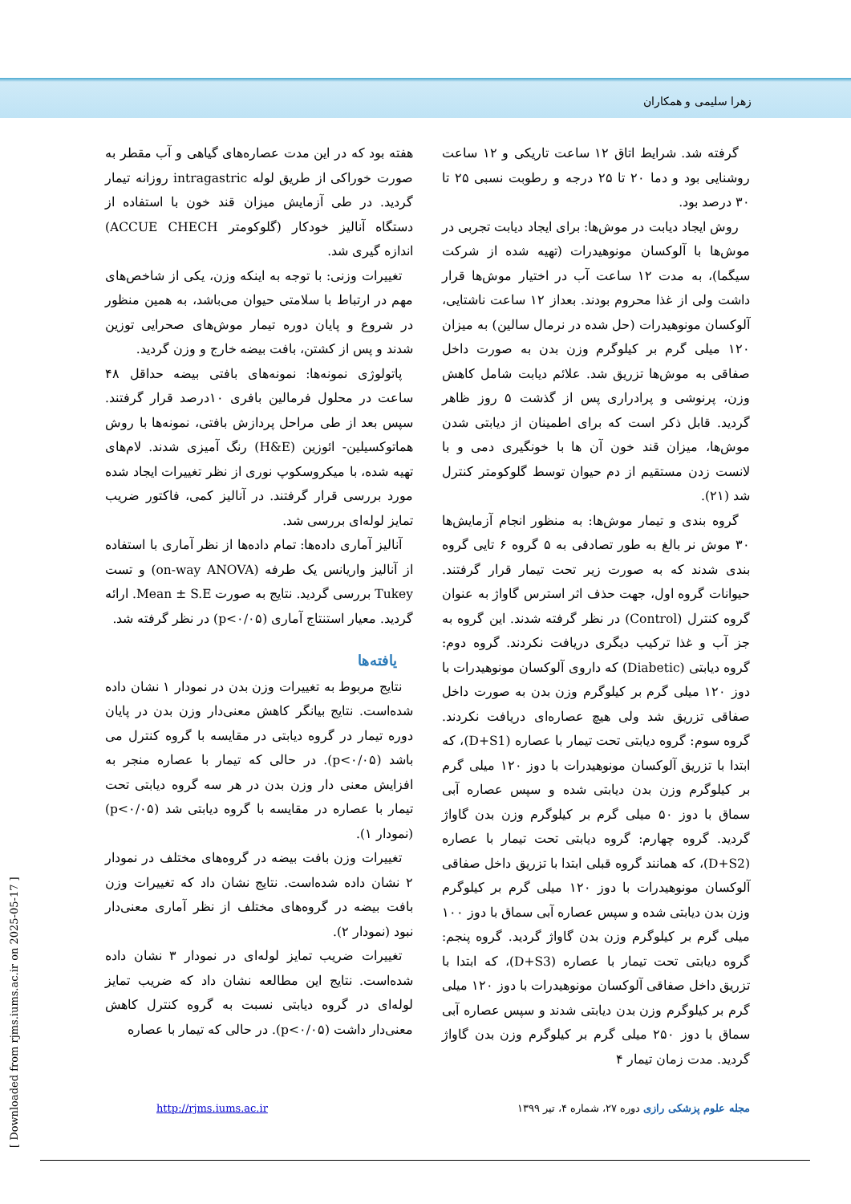زهرا سلیمی و همکاران
گرفته شد. شرایط اتاق ۱۲ ساعت تاریکی و ۱۲ ساعت روشنایی بود و دما ۲۰ تا ۲۵ درجه و رطوبت نسبی ۲۵ تا ۳۰ درصد بود.
روش ایجاد دیابت در موش‌ها: برای ایجاد دیابت تجربی در موش‌ها با آلوکسان مونوهیدرات (تهیه شده از شرکت سیگما)، به مدت ۱۲ ساعت آب در اختیار موش‌ها قرار داشت ولی از غذا محروم بودند. بعداز ۱۲ ساعت ناشتایی، آلوکسان مونوهیدرات (حل شده در نرمال سالین) به میزان ۱۲۰ میلی گرم بر کیلوگرم وزن بدن به صورت داخل صفاقی به موش‌ها تزریق شد. علائم دیابت شامل کاهش وزن، پرنوشی و پرادراری پس از گذشت ۵ روز ظاهر گردید. قابل ذکر است که برای اطمینان از دیابتی شدن موش‌ها، میزان قند خون آن ها با خونگیری دمی و با لانست زدن مستقیم از دم حیوان توسط گلوکومتر کنترل شد (۲۱).
گروه بندی و تیمار موش‌ها: به منظور انجام آزمایش‌ها ۳۰ موش نر بالغ به طور تصادفی به ۵ گروه ۶ تایی گروه بندی شدند که به صورت زیر تحت تیمار قرار گرفتند. حیوانات گروه اول، جهت حذف اثر استرس گاواژ به عنوان گروه کنترل (Control) در نظر گرفته شدند. این گروه به جز آب و غذا ترکیب دیگری دریافت نکردند. گروه دوم: گروه دیابتی (Diabetic) که داروی آلوکسان مونوهیدرات با دوز ۱۲۰ میلی گرم بر کیلوگرم وزن بدن به صورت داخل صفاقی تزریق شد ولی هیچ عصاره‌ای دریافت نکردند. گروه سوم: گروه دیابتی تحت تیمار با عصاره (D+S1)، که ابتدا با تزریق آلوکسان مونوهیدرات با دوز ۱۲۰ میلی گرم بر کیلوگرم وزن بدن دیابتی شده و سپس عصاره آبی سماق با دوز ۵۰ میلی گرم بر کیلوگرم وزن بدن گاواژ گردید. گروه چهارم: گروه دیابتی تحت تیمار با عصاره (D+S2)، که همانند گروه قبلی ابتدا با تزریق داخل صفاقی آلوکسان مونوهیدرات با دوز ۱۲۰ میلی گرم بر کیلوگرم وزن بدن دیابتی شده و سپس عصاره آبی سماق با دوز ۱۰۰ میلی گرم بر کیلوگرم وزن بدن گاواژ گردید. گروه پنجم: گروه دیابتی تحت تیمار با عصاره (D+S3)، که ابتدا با تزریق داخل صفاقی آلوکسان مونوهیدرات با دوز ۱۲۰ میلی گرم بر کیلوگرم وزن بدن دیابتی شدند و سپس عصاره آبی سماق با دوز ۲۵۰ میلی گرم بر کیلوگرم وزن بدن گاواژ گردید. مدت زمان تیمار ۴
هفته بود که در این مدت عصاره‌های گیاهی و آب مقطر به صورت خوراکی از طریق لوله intragastric روزانه تیمار گردید. در طی آزمایش میزان قند خون با استفاده از دستگاه آنالیز خودکار (گلوکومتر ACCUE CHECH) اندازه گیری شد.
تغییرات وزنی: با توجه به اینکه وزن، یکی از شاخص‌های مهم در ارتباط با سلامتی حیوان می‌باشد، به همین منظور در شروع و پایان دوره تیمار موش‌های صحرایی توزین شدند و پس از کشتن، بافت بیضه خارج و وزن گردید.
پاتولوژی نمونه‌ها: نمونه‌های بافتی بیضه حداقل ۴۸ ساعت در محلول فرمالین بافری ۱۰درصد قرار گرفتند. سپس بعد از طی مراحل پردازش بافتی، نمونه‌ها با روش هماتوکسیلین- ائوزین (H&E) رنگ آمیزی شدند. لام‌های تهیه شده، با میکروسکوپ نوری از نظر تغییرات ایجاد شده مورد بررسی قرار گرفتند. در آنالیز کمی، فاکتور ضریب تمایز لوله‌ای بررسی شد.
آنالیز آماری داده‌ها: تمام داده‌ها از نظر آماری با استفاده از آنالیز واریانس یک طرفه (on-way ANOVA) و تست Tukey بررسی گردید. نتایج به صورت Mean ± S.E. ارائه گردید. معیار استنتاج آماری (p<۰/۰۵) در نظر گرفته شد.
یافته‌ها
نتایج مربوط به تغییرات وزن بدن در نمودار ۱ نشان داده شده‌است. نتایج بیانگر کاهش معنی‌دار وزن بدن در پایان دوره تیمار در گروه دیابتی در مقایسه با گروه کنترل می باشد (p<۰/۰۵). در حالی که تیمار با عصاره منجر به افزایش معنی دار وزن بدن در هر سه گروه دیابتی تحت تیمار با عصاره در مقایسه با گروه دیابتی شد (p<۰/۰۵) (نمودار ۱).
تغییرات وزن بافت بیضه در گروه‌های مختلف در نمودار ۲ نشان داده شده‌است. نتایج نشان داد که تغییرات وزن بافت بیضه در گروه‌های مختلف از نظر آماری معنی‌دار نبود (نمودار ۲).
تغییرات ضریب تمایز لوله‌ای در نمودار ۳ نشان داده شده‌است. نتایج این مطالعه نشان داد که ضریب تمایز لوله‌ای در گروه دیابتی نسبت به گروه کنترل کاهش معنی‌دار داشت (p<۰/۰۵). در حالی که تیمار با عصاره
مجله علوم پزشکی رازی دوره ۲۷، شماره ۴، تیر ۱۳۹۹
http://rjms.iums.ac.ir
[ Downloaded from rjms.iums.ac.ir on 2025-05-17 ]